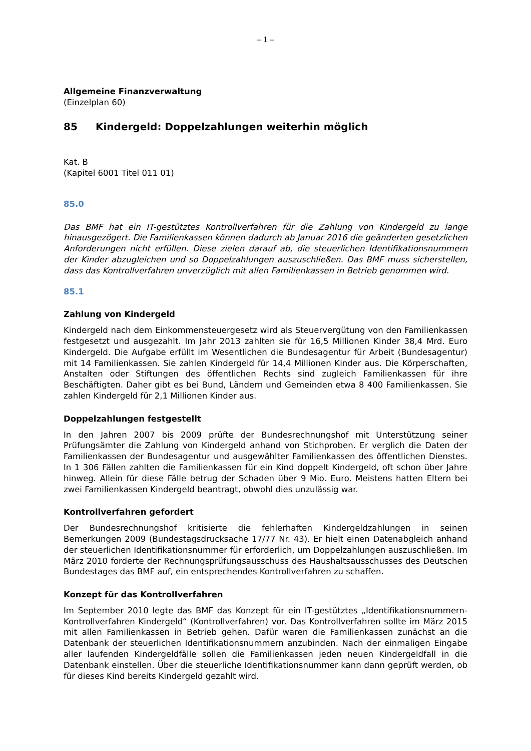– 1 –
Allgemeine Finanzverwaltung
(Einzelplan 60)
85 Kindergeld: Doppelzahlungen weiterhin möglich
Kat. B
(Kapitel 6001 Titel 011 01)
85.0
Das BMF hat ein IT-gestütztes Kontrollverfahren für die Zahlung von Kindergeld zu lange hinausgezögert. Die Familienkassen können dadurch ab Januar 2016 die geänderten gesetzlichen Anforderungen nicht erfüllen. Diese zielen darauf ab, die steuerlichen Identifikationsnummern der Kinder abzugleichen und so Doppelzahlungen auszuschließen. Das BMF muss sicherstellen, dass das Kontrollverfahren unverzüglich mit allen Familienkassen in Betrieb genommen wird.
85.1
Zahlung von Kindergeld
Kindergeld nach dem Einkommensteuergesetz wird als Steuervergütung von den Familienkassen festgesetzt und ausgezahlt. Im Jahr 2013 zahlten sie für 16,5 Millionen Kinder 38,4 Mrd. Euro Kindergeld. Die Aufgabe erfüllt im Wesentlichen die Bundesagentur für Arbeit (Bundesagentur) mit 14 Familienkassen. Sie zahlen Kindergeld für 14,4 Millionen Kinder aus. Die Körperschaften, Anstalten oder Stiftungen des öffentlichen Rechts sind zugleich Familienkassen für ihre Beschäftigten. Daher gibt es bei Bund, Ländern und Gemeinden etwa 8 400 Familienkassen. Sie zahlen Kindergeld für 2,1 Millionen Kinder aus.
Doppelzahlungen festgestellt
In den Jahren 2007 bis 2009 prüfte der Bundesrechnungshof mit Unterstützung seiner Prüfungsämter die Zahlung von Kindergeld anhand von Stichproben. Er verglich die Daten der Familienkassen der Bundesagentur und ausgewählter Familienkassen des öffentlichen Dienstes. In 1 306 Fällen zahlten die Familienkassen für ein Kind doppelt Kindergeld, oft schon über Jahre hinweg. Allein für diese Fälle betrug der Schaden über 9 Mio. Euro. Meistens hatten Eltern bei zwei Familienkassen Kindergeld beantragt, obwohl dies unzulässig war.
Kontrollverfahren gefordert
Der Bundesrechnungshof kritisierte die fehlerhaften Kindergeldzahlungen in seinen Bemerkungen 2009 (Bundestagsdrucksache 17/77 Nr. 43). Er hielt einen Datenabgleich anhand der steuerlichen Identifikationsnummer für erforderlich, um Doppelzahlungen auszuschließen. Im März 2010 forderte der Rechnungsprüfungsausschuss des Haushaltsausschusses des Deutschen Bundestages das BMF auf, ein entsprechendes Kontrollverfahren zu schaffen.
Konzept für das Kontrollverfahren
Im September 2010 legte das BMF das Konzept für ein IT-gestütztes „Identifikationsnummern-Kontrollverfahren Kindergeld“ (Kontrollverfahren) vor. Das Kontrollverfahren sollte im März 2015 mit allen Familienkassen in Betrieb gehen. Dafür waren die Familienkassen zunächst an die Datenbank der steuerlichen Identifikationsnummern anzubinden. Nach der einmaligen Eingabe aller laufenden Kindergeldfälle sollen die Familienkassen jeden neuen Kindergeldfall in die Datenbank einstellen. Über die steuerliche Identifikationsnummer kann dann geprüft werden, ob für dieses Kind bereits Kindergeld gezahlt wird.